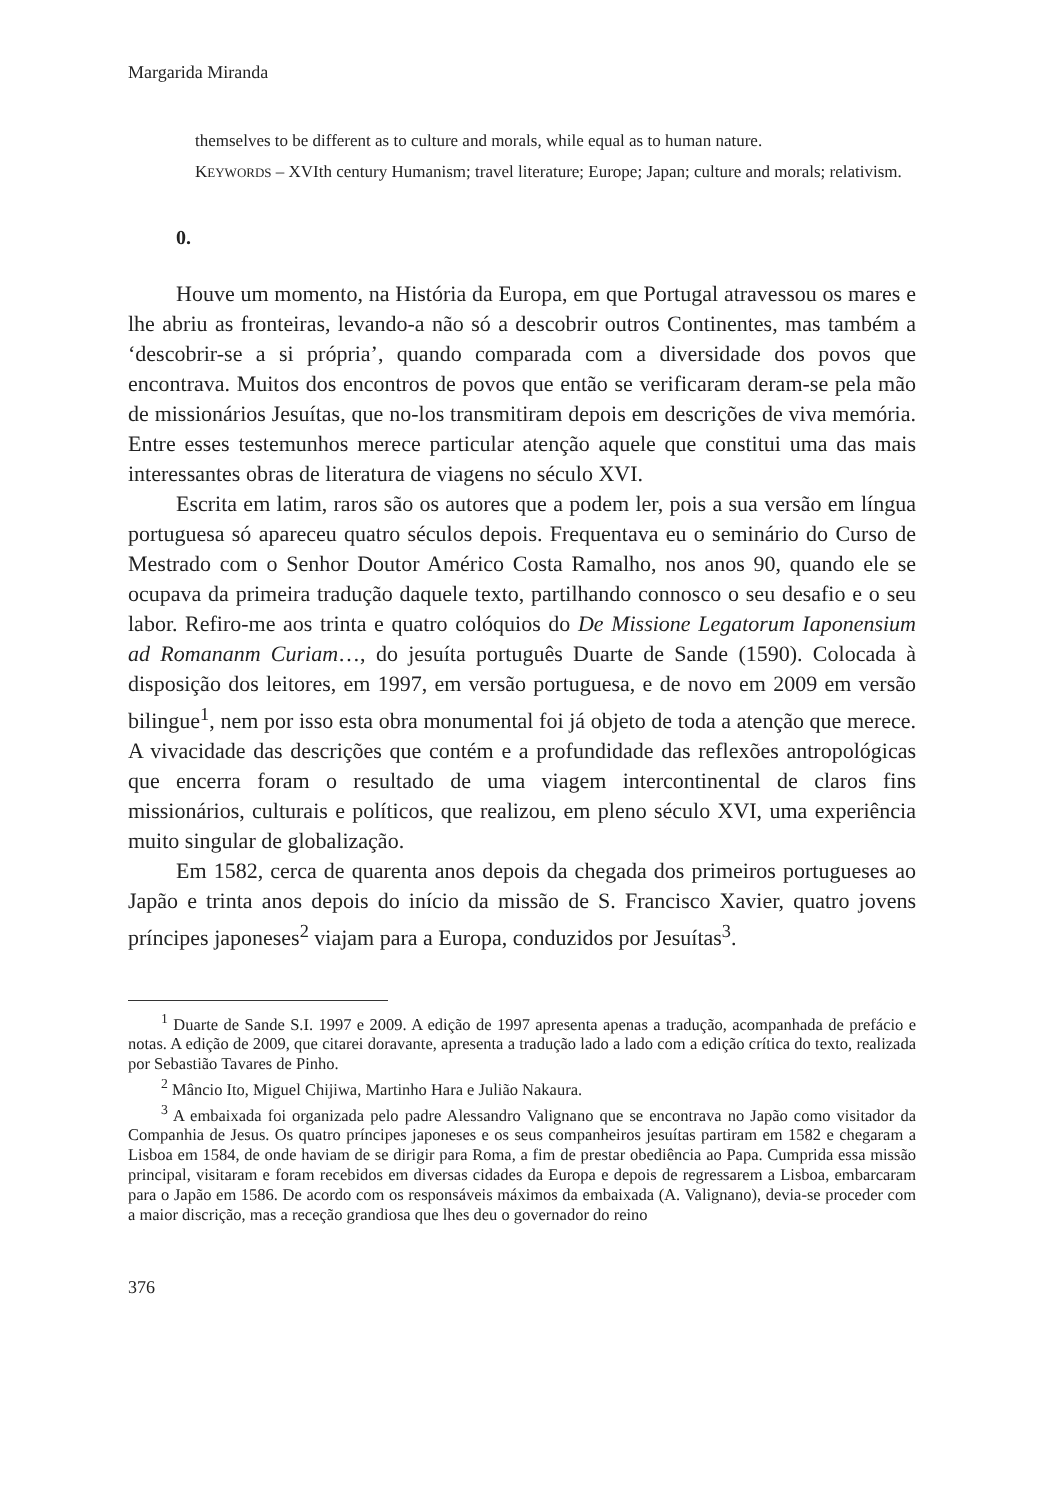Margarida Miranda
themselves to be different as to culture and morals, while equal as to human nature.
KEYWORDS – XVIth century Humanism; travel literature; Europe; Japan; culture and morals; relativism.
0.
Houve um momento, na História da Europa, em que Portugal atravessou os mares e lhe abriu as fronteiras, levando-a não só a descobrir outros Continentes, mas também a ‘descobrir-se a si própria’, quando comparada com a diversidade dos povos que encontrava. Muitos dos encontros de povos que então se verificaram deram-se pela mão de missionários Jesuítas, que no-los transmitiram depois em descrições de viva memória. Entre esses testemunhos merece particular atenção aquele que constitui uma das mais interessantes obras de literatura de viagens no século XVI.
Escrita em latim, raros são os autores que a podem ler, pois a sua versão em língua portuguesa só apareceu quatro séculos depois. Frequentava eu o seminário do Curso de Mestrado com o Senhor Doutor Américo Costa Ramalho, nos anos 90, quando ele se ocupava da primeira tradução daquele texto, partilhando connosco o seu desafio e o seu labor. Refiro-me aos trinta e quatro colóquios do De Missione Legatorum Iaponensium ad Romananm Curiam…, do jesuíta português Duarte de Sande (1590). Colocada à disposição dos leitores, em 1997, em versão portuguesa, e de novo em 2009 em versão bilingue<sup>1</sup>, nem por isso esta obra monumental foi já objeto de toda a atenção que merece. A vivacidade das descrições que contém e a profundidade das reflexões antropológicas que encerra foram o resultado de uma viagem intercontinental de claros fins missionários, culturais e políticos, que realizou, em pleno século XVI, uma experiência muito singular de globalização.
Em 1582, cerca de quarenta anos depois da chegada dos primeiros portugueses ao Japão e trinta anos depois do início da missão de S. Francisco Xavier, quatro jovens príncipes japoneses<sup>2</sup> viajam para a Europa, conduzidos por Jesuítas<sup>3</sup>.
<sup>1</sup> Duarte de Sande S.I. 1997 e 2009. A edição de 1997 apresenta apenas a tradução, acompanhada de prefácio e notas. A edição de 2009, que citarei doravante, apresenta a tradução lado a lado com a edição crítica do texto, realizada por Sebastião Tavares de Pinho.
<sup>2</sup> Mâncio Ito, Miguel Chijiwa, Martinho Hara e Julião Nakaura.
<sup>3</sup> A embaixada foi organizada pelo padre Alessandro Valignano que se encontrava no Japão como visitador da Companhia de Jesus. Os quatro príncipes japoneses e os seus companheiros jesuítas partiram em 1582 e chegaram a Lisboa em 1584, de onde haviam de se dirigir para Roma, a fim de prestar obediência ao Papa. Cumprida essa missão principal, visitaram e foram recebidos em diversas cidades da Europa e depois de regressarem a Lisboa, embarcaram para o Japão em 1586. De acordo com os responsáveis máximos da embaixada (A. Valignano), devia-se proceder com a maior discrição, mas a receção grandiosa que lhes deu o governador do reino
376